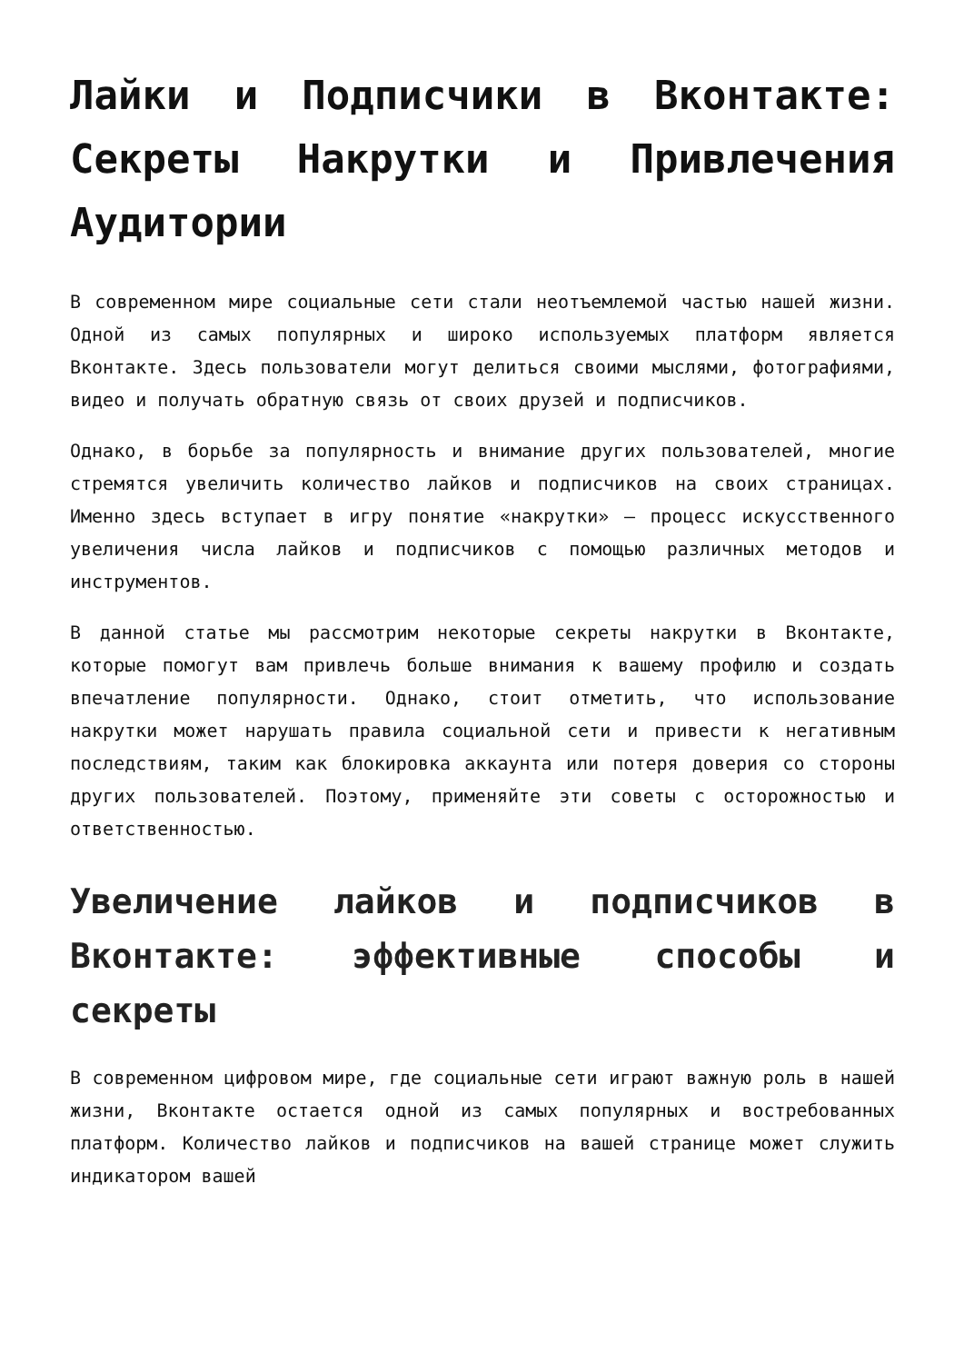Лайки и Подписчики в Вконтакте: Секреты Накрутки и Привлечения Аудитории
В современном мире социальные сети стали неотъемлемой частью нашей жизни. Одной из самых популярных и широко используемых платформ является Вконтакте. Здесь пользователи могут делиться своими мыслями, фотографиями, видео и получать обратную связь от своих друзей и подписчиков.
Однако, в борьбе за популярность и внимание других пользователей, многие стремятся увеличить количество лайков и подписчиков на своих страницах. Именно здесь вступает в игру понятие «накрутки» — процесс искусственного увеличения числа лайков и подписчиков с помощью различных методов и инструментов.
В данной статье мы рассмотрим некоторые секреты накрутки в Вконтакте, которые помогут вам привлечь больше внимания к вашему профилю и создать впечатление популярности. Однако, стоит отметить, что использование накрутки может нарушать правила социальной сети и привести к негативным последствиям, таким как блокировка аккаунта или потеря доверия со стороны других пользователей. Поэтому, применяйте эти советы с осторожностью и ответственностью.
Увеличение лайков и подписчиков в Вконтакте: эффективные способы и секреты
В современном цифровом мире, где социальные сети играют важную роль в нашей жизни, Вконтакте остается одной из самых популярных и востребованных платформ. Количество лайков и подписчиков на вашей странице может служить индикатором вашей